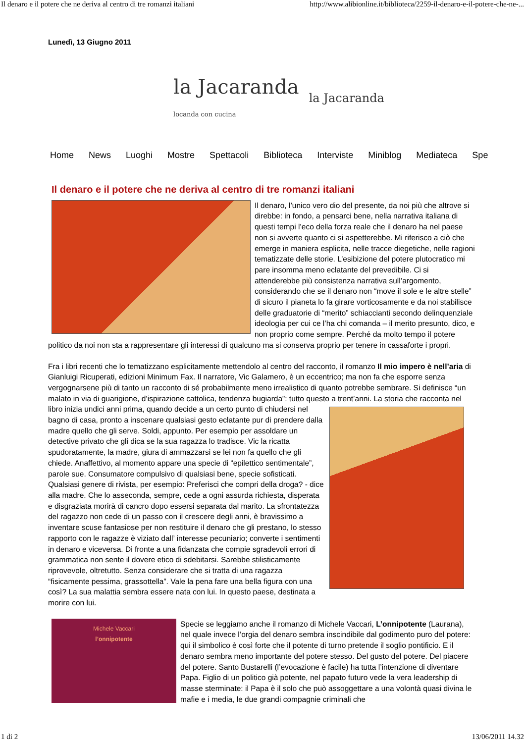Il denaro e il potere che ne deriva al centro di tre romanzi italiani http://www.alibionline.it/biblioteca/2259-il-denaro-e-il-potere-che-ne-...
Lunedì, 13 Giugno 2011
la Jacaranda
locanda con cucina
la Jacaranda
Home News Luoghi Mostre Spettacoli Biblioteca Interviste Miniblog Mediateca Spe
Il denaro e il potere che ne deriva al centro di tre romanzi italiani
Il denaro, l’unico vero dio del presente, da noi più che altrove si direbbe: in fondo, a pensarci bene, nella narrativa italiana di questi tempi l’eco della forza reale che il denaro ha nel paese non si avverte quanto ci si aspetterebbe. Mi riferisco a ciò che emerge in maniera esplicita, nelle tracce diegetiche, nelle ragioni tematizzate delle storie. L’esibizione del potere plutocratico mi pare insomma meno eclatante del prevedibile. Ci si attenderebbe più consistenza narrativa sull’argomento, considerando che se il denaro non “move il sole e le altre stelle” di sicuro il pianeta lo fa girare vorticosamente e da noi stabilisce delle graduatorie di “merito” schiaccianti secondo delinquenziale ideologia per cui ce l’ha chi comanda – il merito presunto, dico, e non proprio come sempre. Perché da molto tempo il potere politico da noi non sta a rappresentare gli interessi di qualcuno ma si conserva proprio per tenere in cassaforte i propri.
Fra i libri recenti che lo tematizzano esplicitamente mettendolo al centro del racconto, il romanzo Il mio impero è nell’aria di Gianluigi Ricuperati, edizioni Minimum Fax. Il narratore, Vic Galamero, è un eccentrico; ma non fa che esporre senza vergognarsene più di tanto un racconto di sé probabilmente meno irrealistico di quanto potrebbe sembrare. Si definisce “un malato in via di guarigione, d’ispirazione cattolica, tendenza bugiarda”: tutto questo a trent’anni. La storia che racconta nel libro inizia undici anni prima, quando decide a un certo punto di chiudersi nel bagno di casa, pronto a inscenare qualsiasi gesto eclatante pur di prendere dalla madre quello che gli serve. Soldi, appunto. Per esempio per assoldare un detective privato che gli dica se la sua ragazza lo tradisce. Vic la ricatta spudoratamente, la madre, giura di ammazzarsi se lei non fa quello che gli chiede. Anaffettivo, al momento appare una specie di “epilettico sentimentale”, parole sue. Consumatore compulsivo di qualsiasi bene, specie sofisticati. Qualsiasi genere di rivista, per esempio: Preferisci che compri della droga? - dice alla madre. Che lo asseconda, sempre, cede a ogni assurda richiesta, disperata e disgraziata morirà di cancro dopo essersi separata dal marito. La sfrontatezza del ragazzo non cede di un passo con il crescere degli anni, è bravissimo a inventare scuse fantasiose per non restituire il denaro che gli prestano, lo stesso rapporto con le ragazze è viziato dall’ interesse pecuniario; converte i sentimenti in denaro e viceversa. Di fronte a una fidanzata che compie sgradevoli errori di grammatica non sente il dovere etico di sdebitarsi. Sarebbe stilisticamente riprovevole, oltretutto. Senza considerare che si tratta di una ragazza “fisicamente pessima, grassottella”. Vale la pena fare una bella figura con una così? La sua malattia sembra essere nata con lui. In questo paese, destinata a morire con lui.
Michele Vaccari
l’onnipotente
Specie se leggiamo anche il romanzo di Michele Vaccari, L’onnipotente (Laurana), nel quale invece l’orgia del denaro sembra inscindibile dal godimento puro del potere: qui il simbolico è così forte che il potente di turno pretende il soglio pontificio. E il denaro sembra meno importante del potere stesso. Del gusto del potere. Del piacere del potere. Santo Bustarelli (l’evocazione è facile) ha tutta l’intenzione di diventare Papa. Figlio di un politico già potente, nel papato futuro vede la vera leadership di masse sterminate: il Papa è il solo che può assoggettare a una volontà quasi divina le mafie e i media, le due grandi compagnie criminali che
1 di 2 13/06/2011 14.32